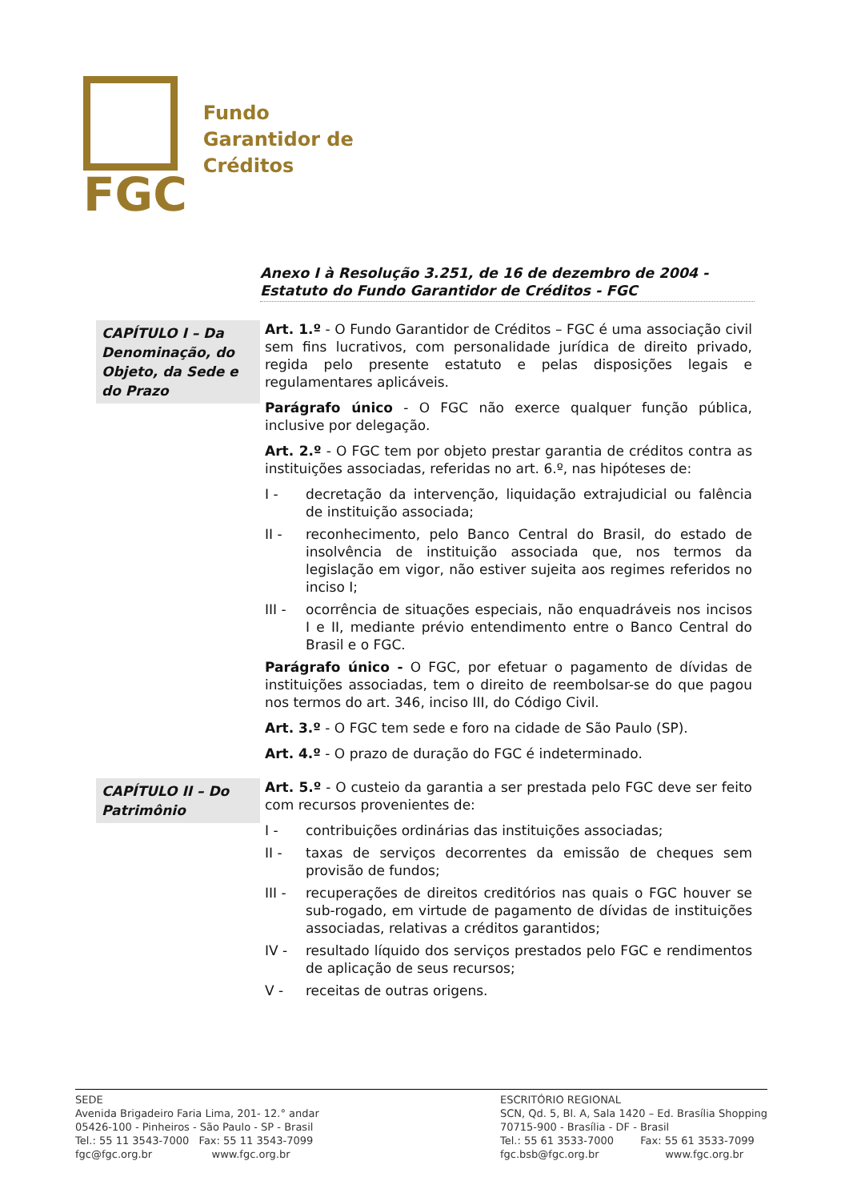FGC
Fundo
Garantidor de
Créditos
Anexo I à Resolução 3.251, de 16 de dezembro de 2004 - Estatuto do Fundo Garantidor de Créditos - FGC
CAPÍTULO I – Da Denominação, do Objeto, da Sede e do Prazo
Art. 1.º - O Fundo Garantidor de Créditos – FGC é uma associação civil sem fins lucrativos, com personalidade jurídica de direito privado, regida pelo presente estatuto e pelas disposições legais e regulamentares aplicáveis.
Parágrafo único - O FGC não exerce qualquer função pública, inclusive por delegação.
Art. 2.º - O FGC tem por objeto prestar garantia de créditos contra as instituições associadas, referidas no art. 6.º, nas hipóteses de:
I - decretação da intervenção, liquidação extrajudicial ou falência de instituição associada;
II - reconhecimento, pelo Banco Central do Brasil, do estado de insolvência de instituição associada que, nos termos da legislação em vigor, não estiver sujeita aos regimes referidos no inciso I;
III - ocorrência de situações especiais, não enquadráveis nos incisos I e II, mediante prévio entendimento entre o Banco Central do Brasil e o FGC.
Parágrafo único - O FGC, por efetuar o pagamento de dívidas de instituições associadas, tem o direito de reembolsar-se do que pagou nos termos do art. 346, inciso III, do Código Civil.
Art. 3.º - O FGC tem sede e foro na cidade de São Paulo (SP).
Art. 4.º - O prazo de duração do FGC é indeterminado.
CAPÍTULO II – Do Patrimônio
Art. 5.º - O custeio da garantia a ser prestada pelo FGC deve ser feito com recursos provenientes de:
I - contribuições ordinárias das instituições associadas;
II - taxas de serviços decorrentes da emissão de cheques sem provisão de fundos;
III - recuperações de direitos creditórios nas quais o FGC houver se sub-rogado, em virtude de pagamento de dívidas de instituições associadas, relativas a créditos garantidos;
IV - resultado líquido dos serviços prestados pelo FGC e rendimentos de aplicação de seus recursos;
V - receitas de outras origens.
SEDE
Avenida Brigadeiro Faria Lima, 201- 12.° andar
05426-100 - Pinheiros - São Paulo - SP - Brasil
Tel.: 55 11 3543-7000 Fax: 55 11 3543-7099
fgc@fgc.org.br www.fgc.org.br
ESCRITÓRIO REGIONAL
SCN, Qd. 5, Bl. A, Sala 1420 – Ed. Brasília Shopping
70715-900 - Brasília - DF - Brasil
Tel.: 55 61 3533-7000 Fax: 55 61 3533-7099
fgc.bsb@fgc.org.br www.fgc.org.br